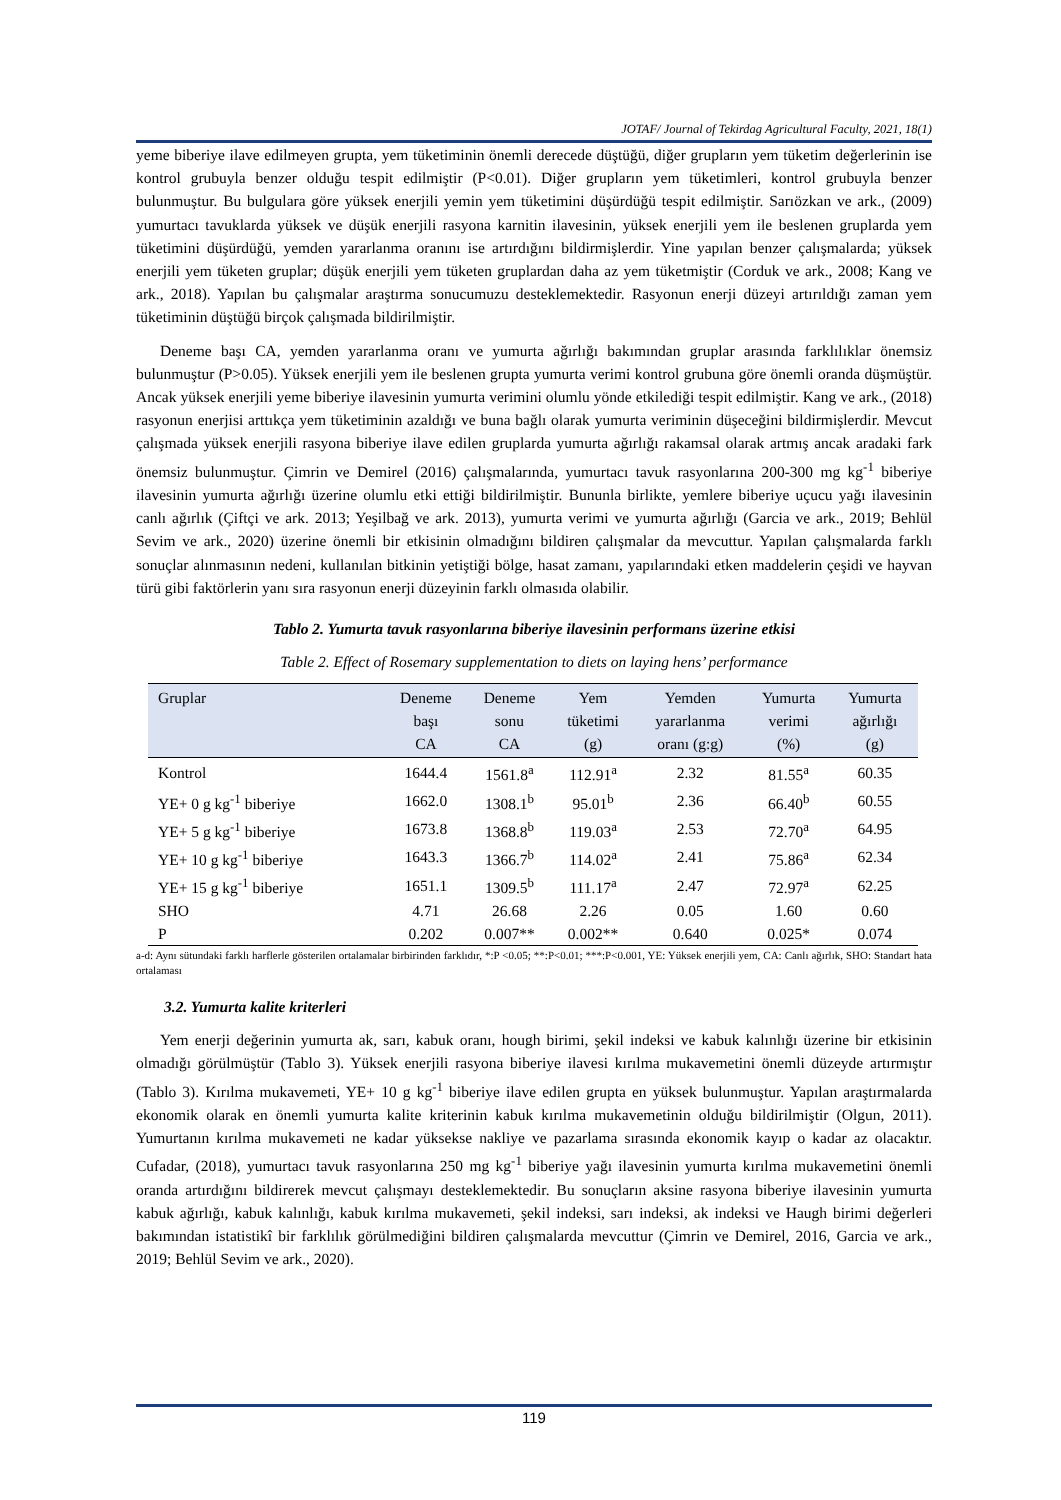JOTAF/ Journal of Tekirdag Agricultural Faculty, 2021, 18(1)
yeme biberiye ilave edilmeyen grupta, yem tüketiminin önemli derecede düştüğü, diğer grupların yem tüketim değerlerinin ise kontrol grubuyla benzer olduğu tespit edilmiştir (P<0.01). Diğer grupların yem tüketimleri, kontrol grubuyla benzer bulunmuştur. Bu bulgulara göre yüksek enerjili yemin yem tüketimini düşürdüğü tespit edilmiştir. Sarıözkan ve ark., (2009) yumurtacı tavuklarda yüksek ve düşük enerjili rasyona karnitin ilavesinin, yüksek enerjili yem ile beslenen gruplarda yem tüketimini düşürdüğü, yemden yararlanma oranını ise artırdığını bildirmişlerdir. Yine yapılan benzer çalışmalarda; yüksek enerjili yem tüketen gruplar; düşük enerjili yem tüketen gruplardan daha az yem tüketmiştir (Corduk ve ark., 2008; Kang ve ark., 2018). Yapılan bu çalışmalar araştırma sonucumuzu desteklemektedir. Rasyonun enerji düzeyi artırıldığı zaman yem tüketiminin düştüğü birçok çalışmada bildirilmiştir.
Deneme başı CA, yemden yararlanma oranı ve yumurta ağırlığı bakımından gruplar arasında farklılıklar önemsiz bulunmuştur (P>0.05). Yüksek enerjili yem ile beslenen grupta yumurta verimi kontrol grubuna göre önemli oranda düşmüştür. Ancak yüksek enerjili yeme biberiye ilavesinin yumurta verimini olumlu yönde etkilediği tespit edilmiştir. Kang ve ark., (2018) rasyonun enerjisi arttıkça yem tüketiminin azaldığı ve buna bağlı olarak yumurta veriminin düşeceğini bildirmişlerdir. Mevcut çalışmada yüksek enerjili rasyona biberiye ilave edilen gruplarda yumurta ağırlığı rakamsal olarak artmış ancak aradaki fark önemsiz bulunmuştur. Çimrin ve Demirel (2016) çalışmalarında, yumurtacı tavuk rasyonlarına 200-300 mg kg<sup>-1</sup> biberiye ilavesinin yumurta ağırlığı üzerine olumlu etki ettiği bildirilmiştir. Bununla birlikte, yemlere biberiye uçucu yağı ilavesinin canlı ağırlık (Çiftçi ve ark. 2013; Yeşilbağ ve ark. 2013), yumurta verimi ve yumurta ağırlığı (Garcia ve ark., 2019; Behlül Sevim ve ark., 2020) üzerine önemli bir etkisinin olmadığını bildiren çalışmalar da mevcuttur. Yapılan çalışmalarda farklı sonuçlar alınmasının nedeni, kullanılan bitkinin yetiştiği bölge, hasat zamanı, yapılarındaki etken maddelerin çeşidi ve hayvan türü gibi faktörlerin yanı sıra rasyonun enerji düzeyinin farklı olmasıda olabilir.
Tablo 2. Yumurta tavuk rasyonlarına biberiye ilavesinin performans üzerine etkisi
Table 2. Effect of Rosemary supplementation to diets on laying hens’ performance
| Gruplar | Deneme başı CA | Deneme sonu CA | Yem tüketimi (g) | Yemden yararlanma oranı (g:g) | Yumurta verimi (%) | Yumurta ağırlığı (g) |
| --- | --- | --- | --- | --- | --- | --- |
| Kontrol | 1644.4 | 1561.8<sup>a</sup> | 112.91<sup>a</sup> | 2.32 | 81.55<sup>a</sup> | 60.35 |
| YE+ 0 g kg<sup>-1</sup> biberiye | 1662.0 | 1308.1<sup>b</sup> | 95.01<sup>b</sup> | 2.36 | 66.40<sup>b</sup> | 60.55 |
| YE+ 5 g kg<sup>-1</sup> biberiye | 1673.8 | 1368.8<sup>b</sup> | 119.03<sup>a</sup> | 2.53 | 72.70<sup>a</sup> | 64.95 |
| YE+ 10 g kg<sup>-1</sup> biberiye | 1643.3 | 1366.7<sup>b</sup> | 114.02<sup>a</sup> | 2.41 | 75.86<sup>a</sup> | 62.34 |
| YE+ 15 g kg<sup>-1</sup> biberiye | 1651.1 | 1309.5<sup>b</sup> | 111.17<sup>a</sup> | 2.47 | 72.97<sup>a</sup> | 62.25 |
| SHO | 4.71 | 26.68 | 2.26 | 0.05 | 1.60 | 0.60 |
| P | 0.202 | 0.007** | 0.002** | 0.640 | 0.025* | 0.074 |
a-d: Aynı sütundaki farklı harflerle gösterilen ortalamalar birbirinden farklıdır, *:P <0.05; **:P<0.01; ***:P<0.001, YE: Yüksek enerjili yem, CA: Canlı ağırlık, SHO: Standart hata ortalaması
3.2. Yumurta kalite kriterleri
Yem enerji değerinin yumurta ak, sarı, kabuk oranı, hough birimi, şekil indeksi ve kabuk kalınlığı üzerine bir etkisinin olmadığı görülmüştür (Tablo 3). Yüksek enerjili rasyona biberiye ilavesi kırılma mukavemetini önemli düzeyde artırmıştır (Tablo 3). Kırılma mukavemeti, YE+ 10 g kg<sup>-1</sup> biberiye ilave edilen grupta en yüksek bulunmuştur. Yapılan araştırmalarda ekonomik olarak en önemli yumurta kalite kriterinin kabuk kırılma mukavemetinin olduğu bildirilmiştir (Olgun, 2011). Yumurtanın kırılma mukavemeti ne kadar yüksekse nakliye ve pazarlama sırasında ekonomik kayıp o kadar az olacaktır. Cufadar, (2018), yumurtacı tavuk rasyonlarına 250 mg kg<sup>-1</sup> biberiye yağı ilavesinin yumurta kırılma mukavemetini önemli oranda artırdığını bildirerek mevcut çalışmayı desteklemektedir. Bu sonuçların aksine rasyona biberiye ilavesinin yumurta kabuk ağırlığı, kabuk kalınlığı, kabuk kırılma mukavemeti, şekil indeksi, sarı indeksi, ak indeksi ve Haugh birimi değerleri bakımından istatistikî bir farklılık görülmediğini bildiren çalışmalarda mevcuttur (Çimrin ve Demirel, 2016, Garcia ve ark., 2019; Behlül Sevim ve ark., 2020).
119